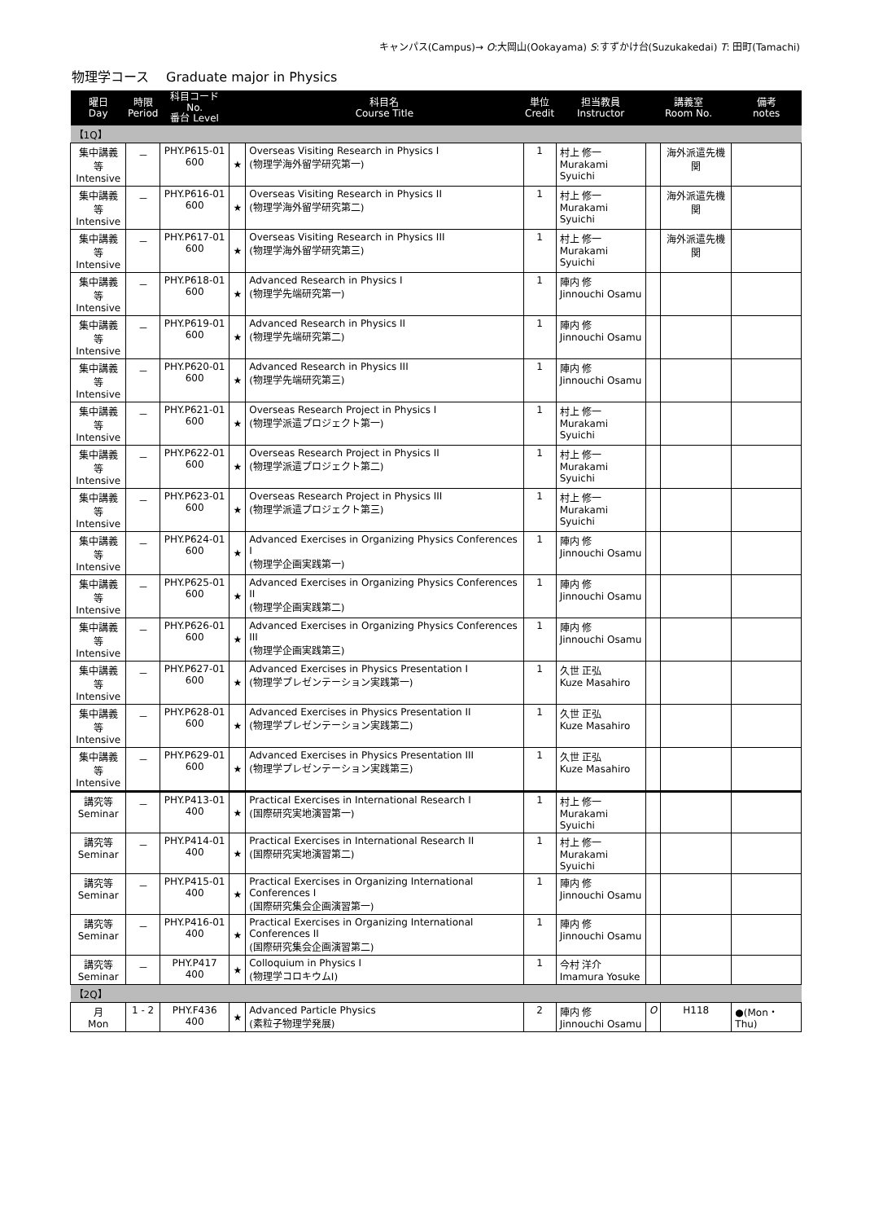キャンパス(Campus)→ O:大岡山(Ookayama) S:すずかけ台(Suzukakedai) T: 田町(Tamachi)
物理学コース　 Graduate major in Physics
| 曜日 Day | 時限 Period | 科目コード No. 番台 Level | | 科目名 Course Title | 単位 Credit | 担当教員 Instructor | 講義室 Room No. | | 備考 notes |
| --- | --- | --- | --- | --- | --- | --- | --- | --- | --- |
| 【1Q】 | | | | | | | | | |
| 集中講義等 Intensive | － | PHY.P615-01 600 | ★ | Overseas Visiting Research in Physics I (物理学海外留学研究第一) | 1 | 村上 修一 Murakami Syuichi | | 海外派遣先機関 | |
| 集中講義等 Intensive | － | PHY.P616-01 600 | ★ | Overseas Visiting Research in Physics II (物理学海外留学研究第二) | 1 | 村上 修一 Murakami Syuichi | | 海外派遣先機関 | |
| 集中講義等 Intensive | － | PHY.P617-01 600 | ★ | Overseas Visiting Research in Physics III (物理学海外留学研究第三) | 1 | 村上 修一 Murakami Syuichi | | 海外派遣先機関 | |
| 集中講義等 Intensive | － | PHY.P618-01 600 | ★ | Advanced Research in Physics I (物理学先端研究第一) | 1 | 陣内 修 Jinnouchi Osamu | | | |
| 集中講義等 Intensive | － | PHY.P619-01 600 | ★ | Advanced Research in Physics II (物理学先端研究第二) | 1 | 陣内 修 Jinnouchi Osamu | | | |
| 集中講義等 Intensive | － | PHY.P620-01 600 | ★ | Advanced Research in Physics III (物理学先端研究第三) | 1 | 陣内 修 Jinnouchi Osamu | | | |
| 集中講義等 Intensive | － | PHY.P621-01 600 | ★ | Overseas Research Project in Physics I (物理学派遣プロジェクト第一) | 1 | 村上 修一 Murakami Syuichi | | | |
| 集中講義等 Intensive | － | PHY.P622-01 600 | ★ | Overseas Research Project in Physics II (物理学派遣プロジェクト第二) | 1 | 村上 修一 Murakami Syuichi | | | |
| 集中講義等 Intensive | － | PHY.P623-01 600 | ★ | Overseas Research Project in Physics III (物理学派遣プロジェクト第三) | 1 | 村上 修一 Murakami Syuichi | | | |
| 集中講義等 Intensive | － | PHY.P624-01 600 | ★ | Advanced Exercises in Organizing Physics Conferences I (物理学企画実践第一) | 1 | 陣内 修 Jinnouchi Osamu | | | |
| 集中講義等 Intensive | － | PHY.P625-01 600 | ★ | Advanced Exercises in Organizing Physics Conferences II (物理学企画実践第二) | 1 | 陣内 修 Jinnouchi Osamu | | | |
| 集中講義等 Intensive | － | PHY.P626-01 600 | ★ | Advanced Exercises in Organizing Physics Conferences III (物理学企画実践第三) | 1 | 陣内 修 Jinnouchi Osamu | | | |
| 集中講義等 Intensive | － | PHY.P627-01 600 | ★ | Advanced Exercises in Physics Presentation I (物理学プレゼンテーション実践第一) | 1 | 久世 正弘 Kuze Masahiro | | | |
| 集中講義等 Intensive | － | PHY.P628-01 600 | ★ | Advanced Exercises in Physics Presentation II (物理学プレゼンテーション実践第二) | 1 | 久世 正弘 Kuze Masahiro | | | |
| 集中講義等 Intensive | － | PHY.P629-01 600 | ★ | Advanced Exercises in Physics Presentation III (物理学プレゼンテーション実践第三) | 1 | 久世 正弘 Kuze Masahiro | | | |
| 講究等 Seminar | － | PHY.P413-01 400 | ★ | Practical Exercises in International Research I (国際研究実地演習第一) | 1 | 村上 修一 Murakami Syuichi | | | |
| 講究等 Seminar | － | PHY.P414-01 400 | ★ | Practical Exercises in International Research II (国際研究実地演習第二) | 1 | 村上 修一 Murakami Syuichi | | | |
| 講究等 Seminar | － | PHY.P415-01 400 | ★ | Practical Exercises in Organizing International Conferences I (国際研究集会企画演習第一) | 1 | 陣内 修 Jinnouchi Osamu | | | |
| 講究等 Seminar | － | PHY.P416-01 400 | ★ | Practical Exercises in Organizing International Conferences II (国際研究集会企画演習第二) | 1 | 陣内 修 Jinnouchi Osamu | | | |
| 講究等 Seminar | － | PHY.P417 400 | ★ | Colloquium in Physics I (物理学コロキウムI) | 1 | 今村 洋介 Imamura Yosuke | | | |
| 【2Q】 | | | | | | | | | |
| 月 Mon | 1 - 2 | PHY.F436 400 | ★ | Advanced Particle Physics (素粒子物理学発展) | 2 | 陣内 修 Jinnouchi Osamu | O | H118 | ●(Mon・Thu) |